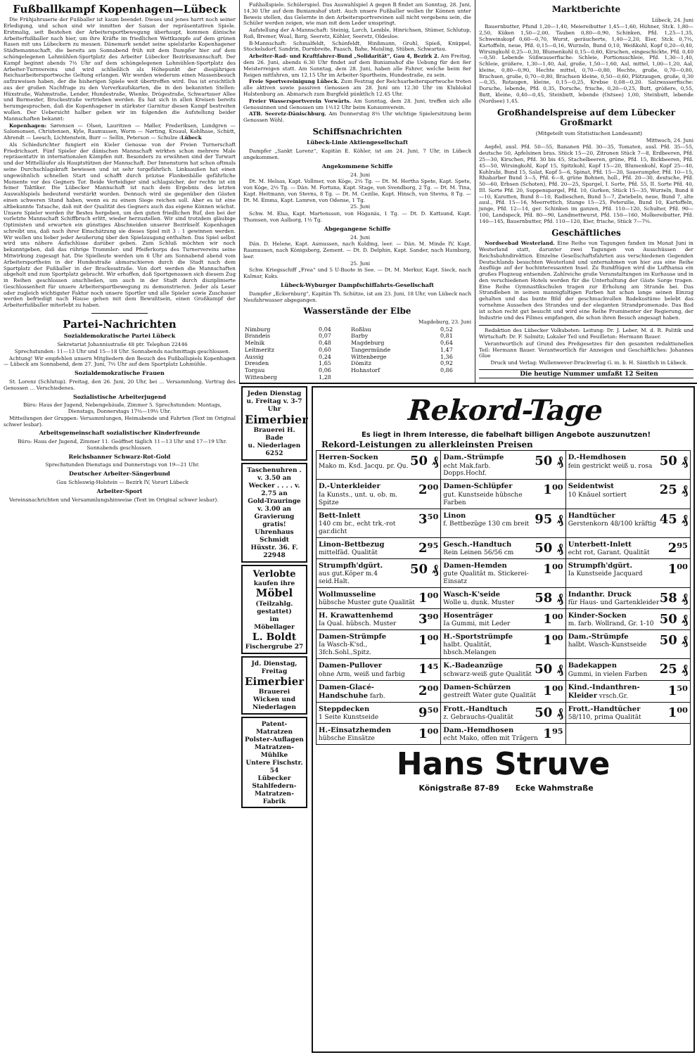Fußballkampf Kopenhagen—Lübeck
Die Frühjahrsserie der Fußballer ist kaum beendet. Dieses und jenes harrt noch seiner Erledigung, und schon sind wir inmitten der Saison der repräsentativen Spiele. Erstmalig, seit Bestehen der Arbeitersportbewegung überhaupt, kommen dänische Arbeiterfußballer nach hier, um ihre Kräfte im friedlichen Wettkampfe auf dem grünen Rasen mit uns Lübeckern zu messen. Dänemark sendet seine spielstarke Kopenhagener Städtemannschaft, die bereits am Sonnabend früh mit dem Dampfer hier auf dem schöngelegenen Lohmühlen-Sportplatz des Arbeiter Lübecker Bezirksmannschaft. Der Kampf beginnt abends 7½ Uhr auf dem schöngelegenen Lohmühlen-Sportplatz des Arbeiter-Turnvereins und wird schließlich als Höhepunkt der diesjährigen Reichsarbeitersportwoche Geltung erlangen. Wir werden wiederum einen Massenbesuch aufzuweisen haben, der die bisherigen Spiele weit übertreffen wird. Das ist ersichtlich aus der großen Nachfrage zu den Vorverkaufskarten, die in den bekannten Stellen: Hüxstraße, Wahmstraße, Lender, Hundestraße, Wienke, Drögestraße, Schwartauer Allee und Burmester, Brockestraße vertrieben werden. Es hat sich in allen Kreisen bereits herumgesprochen, daß die Kopenhagener in stärkster Garnitur diesen Kampf bestreiten wollen. Der Uebersicht halber geben wir im folgenden die Aufstellung beider Mannschaften bekannt:
Kopenhagen: Sørensen — Olsen, Lauritzen — Møller, Frederiksen, Lundgren — Salomonsen, Christensen, Kyle, Rasmussen, Worm — Nørting, Kroaul, Kohlhase, Schütt, Ahrendt — Leesch, Lichtenstein, Burr — Sellin, Peterson — Schulze :Lübeck
Als Schiedsrichter fungiert ein Kieler Genosse von der Freien Turnerschaft Friedrichsort. Fünf Spieler der dänischen Mannschaft wirkten schon mehrere Male repräsentativ in internationalen Kämpfen mit. Besonders zu erwähnen sind der Torwart und der Mittelläufer als Hauptstützen der Mannschaft. Der Innensturm hat schon oftmals seine Durchschlagskraft bewiesen und ist sehr torgefährlich. Linksaußen hat einen ungewöhnlich schnellen Start und schafft durch präzise Flankenbälle gefährliche Momente vor des Gegners Tor. Beide Verteidiger sind schlagsicher, der rechte ist ein feiner Taktiker. Die Lübecker Mannschaft ist nach dem Ergebnis des letzten Auswahlspiels bedeutend verstärkt worden. Dennoch wird sie gegenüber den Gästen einen schweren Stand haben, wenn es zu einem Siege reichen soll. Aber es ist eine altbekannte Tatsache, daß mit der Qualität des Gegners auch das eigene Können wächst. Unsere Spieler werden ihr Bestes hergeben, um den guten friedlichen Ruf, den bei der vorletzte Mannschaft Schiffbruch erlitt, wieder herzustellen. Wir sind trotzdem gläubige Optimisten und erwarten ein günstiges Abschneiden unserer Bezirkself. Kopenhagen schreibt uns, daß nach ihrer Einschätzung sie dieses Spiel mit 3 : 1 gewinnen werden. Wir wollen uns lieber jeder Aeußerung über den Spielausgang enthalten. Das Spiel selbst wird uns nähere Aufschlüsse darüber geben. Zum Schluß möchten wir noch bekanntgeben, daß das rührige Trommler- und Pfeiferkorps des Turnervereins seine Mitwirkung zugesagt hat. Die Spielleute werden um 6 Uhr am Sonnabend abend vom Arbeitersportheim in der Hundestraße abmarschieren durch die Stadt nach dem Sportplatz der Fußballer in der Brockesstraße. Von dort werden die Mannschaften abgeholt und zum Sportplatz gebracht. Wir erhoffen, daß Sportgenossen sich diesem Zug in Reihen geschlossen anschließen, um auch in der Stadt durch disziplinierte Geschlossenheit für unsere Arbeitersportbewegung zu demonstrieren. Jeder als Leser oder zugleich wichtigster Faktor noch unsere Sportler und alle Spieler sowie Zuschauer werden befriedigt nach Hause gehen mit dem Bewußtsein, einen Großkampf der Arbeiterfußballer miterlebt zu haben.
Partei-Nachrichten
Sozialdemokratische Partei Lübeck
Sekretariat Johannisstraße 48 ptr. Telephon 22446
Sprechstunden: 11—13 Uhr und 15—18 Uhr. Sonnabends nachmittags geschlossen.
Achtung! Wir empfehlen unsern Mitgliedern den Besuch des Fußballspiels Kopenhagen — Lübeck am Sonnabend, dem 27. Juni, 7½ Uhr auf dem Sportplatz Lohmühle.
Sozialdemokratische Frauen
St. Lorenz (Schlutup). Freitag, den 26. Juni, 20 Uhr, bei ... Versammlung. Vortrag des Genossen ... Verschiedenes.
Sozialistische Arbeiterjugend
Büro: Haus der Jugend, Nebengebäude, Zimmer 5. Sprechstunden: Montags, Dienstags, Donnerstags 17½—19½ Uhr.
Mitteilungen der Gruppen: Versammlungen, Heimabende und Fahrten (Text im Original schwer lesbar).
Arbeitsgemeinschaft sozialistischer Kinderfreunde
Büro: Haus der Jugend, Zimmer 11. Geöffnet täglich 11—13 Uhr und 17—19 Uhr. Sonnabends geschlossen.
Reichsbanner Schwarz-Rot-Gold
Sprechstunden Dienstags und Donnerstags von 19—21 Uhr.
Deutscher Arbeiter-Sängerbund
Gau Schleswig-Holstein — Bezirk IV, Vorort Lübeck
Arbeiter-Sport
Vereinsnachrichten und Versammlungshinweise (Text im Original schwer lesbar).
Fußballspiele. Schülerspiel. Das Auswahlspiel A gegen B findet am Sonntag, 28. Juni, 14.30 Uhr auf dem Buniamshof statt. Auch unsere Fußballer wollen ihr Können unter Beweis stellen, das Gelernte in den Arbeitersportvereinen soll nicht vergebens sein, die Schüler werden zeigen, wie man mit dem Leder umspringt.
Aufstellung der A-Mannschaft: Steinig, Lorch, Lemble, Hinrichsen, Stümer, Schlutup, Roß, Bremer, Woal, Barg, Seeretz, Köhler, Seeretz, Oldesloe.
B-Mannschaft: Schmalfeldt, Schönfeldt, Hinßmann, Grohl, Spieß, Knüppel, Stockelsdorf, Sandrin, Dornbreite, Paasch, Bahe, Moisling, Stüben, Schwartau.
Arbeiter-Rad- und Kraftfahrer-Bund „Solidarität“, Gau 4, Bezirk 2. Am Freitag, dem 26. Juni, abends 6.30 Uhr findet auf dem Buniamshof die Uebung für den 8er Meisterreigen statt. Am Sonntag, dem 28. Juni, haben alle Fahrer, welche beim 8er Reigen mitfahren, um 12.15 Uhr im Arbeiter-Sportheim, Hundestraße, zu sein.
Freie Sportvereinigung Lübeck. Zum Festzug der Reichsarbeitersportwoche treten alle aktiven sowie passiven Genossen am 28. Juni um 12.30 Uhr im Klublokal Holstenburg an. Abmarsch zum Burgfeld pünktlich 12.45 Uhr.
Freier Wassersportverein Vorwärts. Am Sonntag, dem 28. Juni, treffen sich alle Genossinnen und Genossen um 1½12 Uhr beim Konsumverein.
ATB. Seeretz-Dänischburg. Am Donnerstag 8½ Uhr wichtige Spielersitzung beim Genossen Wöhl.
Schiffsnachrichten
Lübeck-Linie Aktiengesellschaft
Dampfer „Sankt Lorenz“, Kapitän E. Köhler, ist am 24. Juni, 7 Uhr, in Lübeck angekommen.
Angekommene Schiffe
24. Juni
Dt. M. Helsas, Kapt. Vollmer, von Köge, 2½ Tg. — Dt. M. Hertha Spete, Kapt. Spete, von Köge, 2½ Tg. — Dän. M. Fortuna, Kapt. Stage, von Svendborg, 2 Tg. — Dt. M. Tina, Kapt. Heitmann, von Stevns, 8 Tg. — Dt. M. Cezilie, Kapt. Hinsch, von Stevns, 8 Tg. — Dt. M. Emma, Kapt. Lamren, von Odense, 1 Tg.
25. Juni
Schw. M. Elsa, Kapt. Martensson, von Höganäs, 1 Tg. — Dt. D. Kattsund, Kapt. Thomsen, von Aalborg, 1½ Tg.
Abgegangene Schiffe
24. Juni
Dän. D. Helene, Kapt. Asmussen, nach Kolding, leer. — Dän. M. Minde IV, Kapt. Rasmussen, nach Königsberg, Zement. — Dt. D. Delphin, Kapt. Sander, nach Hamburg, leer.
25. Juni
Schw. Kriegsschiff „Frea“ und 5 U-Boote in See. — Dt. M. Merkur, Kapt. Sieck, nach Kalmar, Koks.
Lübeck-Wyburger Dampfschiffahrts-Gesellschaft
Dampfer „Eckernburg“, Kapitän Th. Schütze, ist am 23. Juni, 18 Uhr, von Lübeck nach Neufahrwasser abgegangen.
Wasserstände der Elbe
Magdeburg, 23. Juni
| Nimburg | 0,04 | Roßlau | 0,52 |
| Brandeis | 0,07 | Barby | 0,81 |
| Melnik | 0,48 | Magdeburg | 0,64 |
| Leitmeritz | 0,60 | Tangermünde | 1,47 |
| Aussig | 0,24 | Wittenberge | 1,36 |
| Dresden | 1,65 | Dömitz | 0,92 |
| Torgau | 0,06 | Hohnstorf | 0,86 |
| Wittenberg | 1,28 | | |
Marktberichte
Lübeck, 24. Juni
Bauernbutter, Pfund 1,20—1,40, Meiereibutter 1,45—1,60, Hühner, Stck. 1,80—2,50, Küken 1,50—2,00, Tauben 0,80—0,90, Schinken, Pfd. 1,25—1,35, Schweinskopf 0,60—0,70, Wurst, geräucherte, 1,40—2,20, Eier, Stck. 0,7½, Kartoffeln, neue, Pfd. 0,15—0,16, Wurzeln, Bund 0,10, Weißkohl, Kopf 0,20—0,40, Wirsingkohl 0,25—0,30, Blumenkohl 0,15—0,60, Kirschen, eingeschickte, Pfd. 0,40—0,50. Lebende Süßwasserfische: Schleie, Portionsschleie, Pfd. 1,30—1,40, Schleie, größere, 1,30—1,40, Aal, große, 1,50—1,60, Aal, mittel, 1,00—1,20, Aal, kleine, 0,80—0,90, Hechte mittel, 0,70—0,80, Hechte, große, 0,70—0,80, Brachsen, große, 0,70—0,80, Brachsen kleine, 0,50—0,60, Plötzaugen, große, 0,30—0,35, Rotaugen, kleine, 0,15—0,25, Krebse 0,08—0,20. Salzwasserfische: Dorsche, lebende, Pfd. 0,35, Dorsche, frische, 0,20—0,25, Butt, größere, 0,55, Butt, kleine, 0,40—0,45, Steinbutt, lebende (Ostsee) 1,00, Steinbutt, lebende (Nordsee) 1,45.
Großhandelspreise auf dem Lübecker Großmarkt
(Mitgeteilt vom Statistischen Landesamt)
Mittwoch, 24. Juni
Aepfel, ausl. Pfd. 50—55, Bananen Pfd. 30—35, Tomaten, ausl. Pfd. 35—55, deutsche 50, Apfelsinen bras. Stück 15—20, Zitronen Stück 7—8, Erdbeeren, Pfd. 25—30, Kirschen, Pfd. 30 bis 45, Stachelbeeren, grüne, Pfd. 15, Bickbeeren, Pfd. 45—50, Wirsingkohl, Kopf 15, Spitzkohl, Kopf 15—20, Blumenkohl, Kopf 25—40, Kohlrabi, Bund 15, Salat, Kopf 5—6, Spinat, Pfd. 15—20, Sauerampfer, Pfd. 10—15, Rhabarber Bund 3—5, Pfd. 6—8, grüne Bohnen, holl., Pfd. 20—30, deutsche, Pfd. 50—60, Erbsen (Schoten), Pfd. 20—25, Spargel, I. Sorte, Pfd. 55, II. Sorte Pfd. 40, III. Sorte Pfd. 20, Suppenspargel, Pfd. 10, Gurken, Stück 15—35, Wurzeln, Bund 8—10, Karotten, Bund 8—10, Radieschen, Bund 5—7, Zwiebeln, neue, Bund 7, alte ausl., Pfd. 15—16, Meerrettich, Stange 15—25, Petersilie, Bund 10, Kartoffeln, junge, Pfd. 12—14, ger. Schinken im ganzen, Pfd. 110—120, Schulter, Pfd. 90—100, Landspeck, Pfd. 80—90, Landmettwurst, Pfd. 150—160, Molkereibutter, Pfd. 140—145, Bauernbutter, Pfd. 110—120, Eier, frische, Stück 7—7½.
Geschäftliches
Nordseebad Westerland. Eine Reihe von Tagungen fanden im Monat Juni in Westerland statt, darunter zwei Tagungen von Ausschüssen der Reichsbahndirektion. Einzelne Gesellschaftsfahrten aus verschiedenen Gegenden Deutschlands besuchten Westerland und unternahmen von hier aus eine Reihe Ausflüge auf der hochinteressanten Insel. Zu Rundflügen wird die Lufthansa ein großes Flugzeug entsenden. Zahlreiche große Veranstaltungen im Kurhause und in den verschiedenen Hotels werden für die Unterhaltung der Gäste Sorge tragen. Eine Reihe Gymnastikschulen tragen zur Erholung am Strande bei. Das Strandleben in seinen mannigfaltigen Farben hat schon lange seinen Einzug gehalten und das bunte Bild der geschmackvollen Badekostüme belebt das vornehme Aussehen des Strandes und der eleganten Strandpromenade. Das Bad ist schon recht gut besucht und wird eine Reihe Prominenter der Regierung, der Industrie und des Filmes empfangen, die schon ihren Besuch angesagt haben.
Redaktion des Lübecker Volksboten: Leitung: Dr. J. Leber, M. d. R. Politik und Wirtschaft: Dr. F. Solmitz; Lokaler Teil und Feuilleton: Hermann Bauer.
Verantwortlich auf Grund des Preßgesetzes für den gesamten redaktionellen Teil: Hermann Bauer. Verantwortlich für Anzeigen und Geschäftliches: Johannes Gloe
Druck und Verlag: Wullenwever-Druckverlag G. m. b. H. Sämtlich in Lübeck.
Die heutige Nummer umfaßt 12 Seiten
Jeden Dienstag u. Freitag v. 3-7 Uhr
Eimerbier
Brauerei H. Bade
u. Niederlagen 6252
Taschenuhren . v. 3.50 an
Wecker . . . . v. 2.75 an
Gold-Trauringe v. 3.00 an
Gravierung gratis!
Uhrenhaus Schmidt
Hüxstr. 36. F. 22948
Verlobte
kaufen ihre
Möbel
(Teilzahlg. gestattet)
im
Möbellager
L. Boldt
Fischergrube 27
Jd. Dienstag, Freitag
Eimerbier
Brauerei Wicken und Niederlagen
Patent-Matratzen
Polster-Auflagen
Matratzen-Mühlke
Untere Fischstr. 54
Lübecker Stahlfedern-Matratzen-Fabrik
Rekord-Tage
Es liegt in Ihrem Interesse, die fabelhaft billigen Angebote auszunutzen!
Rekord-Leistungen zu allerkleinsten Preisen
| 50 ₰ Herren-Socken Mako m. Ksd. Jacqu. pr. Qu. | 50 ₰ Dam.-Strümpfe echt Mak.farb. Dopps.Hochf. | 50 ₰ D.-Hemdhosen fein gestrickt weiß u. rosa |
| 2⁰⁰ D.-Unterkleider Ia Kunsts., unt. u. ob. m. Spitze | 1⁰⁰ Damen-Schlüpfer gut. Kunstseide hübsche Farben | 25 ₰ Seidentwist 10 Knäuel sortiert |
| 3⁵⁰ Bett-Inlett 140 cm br., echt trk.-rot gar.dicht | 95 ₰ Linon f. Bettbezüge 130 cm breit | 45 ₰ Handtücher Gerstenkorn 48/100 kräftig |
| 2⁹⁵ Linon-Bettbezug mittelfäd. Qualität | 50 ₰ Gesch.-Handtuch Rein Leinen 56/56 cm | 2⁹⁵ Unterbett-Inlett echt rot, Garant. Qualität |
| 50 ₰ Strumpfh'dgürt. aus gut.Köper m.4 seid.Halt. | 1⁰⁰ Damen-Hemden gute Qualität m. Stickerei-Einsatz | 1⁰⁰ Strumpfh'dgürt. Ia Kunstseide Jacquard |
| 1⁰⁰ Wollmusseline hübsche Muster gute Qualität | 58 ₰ Wasch-K'seide Wolle u. dunk. Muster | 58 ₰ Indanthr. Druck für Haus- und Gartenkleider |
| 3⁹⁰ H. Krawattenhemd Ia Qual. hübsch. Muster | 1⁰⁰ Hosenträger Ia Gummi, mit Leder | 50 ₰ Kinder-Socken m. farb. Wollrand, Gr. 1-10 |
| 1⁰⁰ Damen-Strümpfe Ia Wasch-K'sd., 3fch.Sohl.,Spitz. | 1⁰⁰ H.-Sportstrümpfe halbt. Qualität, hbsch.Melangen | 50 ₰ Dam.-Strümpfe halbt. Wasch-Kunstseide |
| 1⁴⁵ Damen-Pullover ohne Arm, weiß und farbig | 50 ₰ K.-Badeanzüge schwarz-weiß gute Qualität | 25 ₰ Badekappen Gummi, in vielen Farben |
| 2⁰⁰ Damen-Glacé-Handschuhe farb. | 1⁰⁰ Damen-Schürzen gestreift Water gute Qualität | 1⁵⁰ Kind.-Indanthren-Kleider vrsch.Gr. |
| 9⁵⁰ Steppdecken 1 Seite Kunstseide | 50 ₰ Frott.-Handtuch z. Gebrauchs-Qualität | 1⁰⁰ Frott.-Handtücher 58/110, prima Qualität |
| 1⁰⁰ H.-Einsatzhemden hübsche Einsätze | 1⁹⁵ Dam.-Hemdhosen echt Mako, offen mit Trägern | |
Hans Struve
Königstraße 87-89 Ecke Wahmstraße